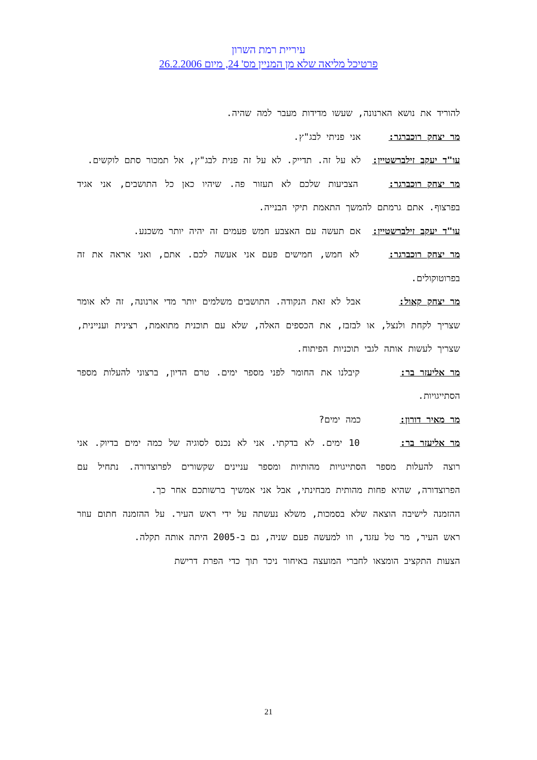עיריית רמת השרון
פרטיכל מליאה שלא מן המניין מס' 24, מיום 26.2.2006
להוריד את נושא הארנונה, שעשו מדידות מעבר למה שהיה.
מר יצחק רוכברגר: אני פניתי לבג"ץ.
עו"ד יעקב זילברשטיין: לא על זה. תדייק. לא על זה פנית לבג"ץ, אל תמכור סתם לוקשים.
מר יצחק רוכברגר: הצביעות שלכם לא תעזור פה. שיהיו כאן כל התושבים, אני אגיד בפרצוף. אתם גרמתם להמשך התאמת תיקי הבנייה.
עו"ד יעקב זילברשטיין: אם תעשה עם האצבע חמש פעמים זה יהיה יותר משכנע.
מר יצחק רוכברגר: לא חמש, חמישים פעם אני אעשה לכם. אתם, ואני אראה את זה בפרוטוקולים.
מר יצחק קאול: אבל לא זאת הנקודה. התושבים משלמים יותר מדי ארנונה, זה לא אומר שצריך לקחת ולנצל, או לבזבז, את הכספים האלה, שלא עם תוכנית מתואמת, רצינית ועניינית, שצריך לעשות אותה לגבי תוכניות הפיתוח.
מר אליעזר בר: קיבלנו את החומר לפני מספר ימים. טרם הדיון, ברצוני להעלות מספר הסתייגויות.
מר מאיר דורון: כמה ימים?
מר אליעזר בר: 10 ימים. לא בדקתי. אני לא נכנס לסוגיה של כמה ימים בדיוק. אני רוצה להעלות מספר הסתייגויות מהותיות ומספר עניינים שקשורים לפרוצדורה. נתחיל עם הפרוצדורה, שהיא פחות מהותית מבחינתי, אבל אני אמשיך ברשותכם אחר כך.
ההזמנה לישיבה הוצאה שלא בסמכות, משלא נעשתה על ידי ראש העיר. על ההזמנה חתום עוזר ראש העיר, מר טל עזגד, וזו למעשה פעם שניה, גם ב-2005 היתה אותה תקלה.
הצעות התקציב הומצאו לחברי המועצה באיחור ניכר תוך כדי הפרת דרישת
21